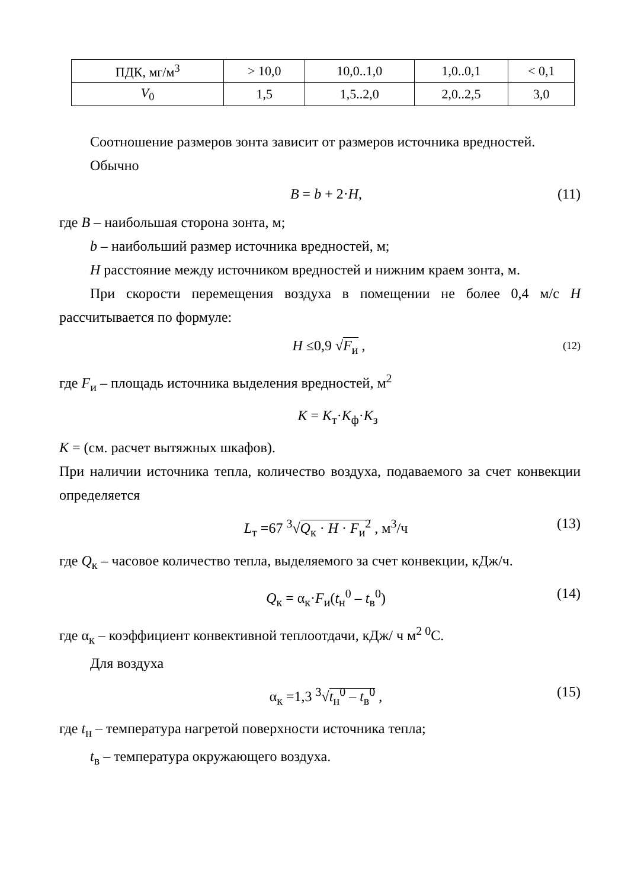| ПДК, мг/м<sup>3</sup> | > 10,0 | 10,0..1,0 | 1,0..0,1 | < 0,1 |
| V<sub>0</sub> | 1,5 | 1,5..2,0 | 2,0..2,5 | 3,0 |
Соотношение размеров зонта зависит от размеров источника вредностей.
Обычно
B = b + 2·H, (11)
где B – наибольшая сторона зонта, м;
b – наибольший размер источника вредностей, м;
H расстояние между источником вредностей и нижним краем зонта, м.
При скорости перемещения воздуха в помещении не более 0,4 м/с H рассчитывается по формуле:
H ≤0,9 √F<sub>и</sub> , (12)
где F<sub>и</sub> – площадь источника выделения вредностей, м<sup>2</sup>
K = K<sub>т</sub>·K<sub>ф</sub>·K<sub>з</sub>
K = (см. расчет вытяжных шкафов).
При наличии источника тепла, количество воздуха, подаваемого за счет конвекции определяется
L<sub>т</sub> =67 <sup>3</sup>√Q<sub>к</sub> · H · F<sub>и</sub><sup>2</sup> , м<sup>3</sup>/ч (13)
где Q<sub>к</sub> – часовое количество тепла, выделяемого за счет конвекции, кДж/ч.
Q<sub>к</sub> = α<sub>к</sub>·F<sub>и</sub>(t<sub>н</sub><sup>0</sup> – t<sub>в</sub><sup>0</sup>) (14)
где α<sub>к</sub> – коэффициент конвективной теплоотдачи, кДж/ ч м<sup>2 0</sup>С.
Для воздуха
α<sub>к</sub> =1,3 <sup>3</sup>√t<sub>н</sub><sup>0</sup> – t<sub>в</sub><sup>0</sup> , (15)
где t<sub>н</sub> – температура нагретой поверхности источника тепла;
t<sub>в</sub> – температура окружающего воздуха.